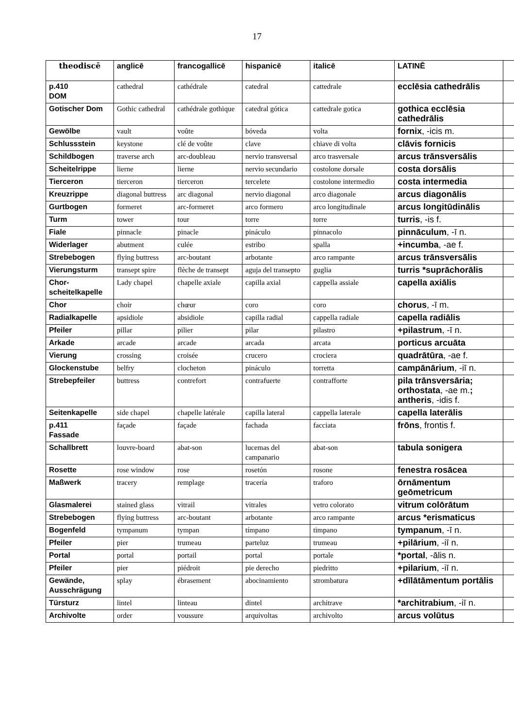17
| theodiscē | anglicē | francogallicē | hispanicē | italicē | LATINĒ | |
| --- | --- | --- | --- | --- | --- | --- |
| p.410 DOM | cathedral | cathédrale | catedral | cattedrale | ecclēsia cathedrālis | |
| Gotischer Dom | Gothic cathedral | cathédrale gothique | catedral gótica | cattedrale gotica | gothica ecclēsia cathedrālis | |
| Gewölbe | vault | voûte | bóveda | volta | fornix , -icis m. | |
| Schlussstein | keystone | clé de voûte | clave | chiave di volta | clāvis fornicis | |
| Schildbogen | traverse arch | arc-doubleau | nervio transversal | arco trasversale | arcus trānsversālis | |
| Scheitelrippe | lierne | lierne | nervio secundario | costolone dorsale | costa dorsālis | |
| Tierceron | tierceron | tierceron | tercelete | costolone intermedio | costa intermedia | |
| Kreuzrippe | diagonal buttress | arc diagonal | nervio diagonal | arco diagonale | arcus diagonālis | |
| Gurtbogen | formeret | arc-formeret | arco formero | arco longitudinale | arcus longitūdinālis | |
| Turm | tower | tour | torre | torre | turris , -is f. | |
| Fiale | pinnacle | pinacle | pináculo | pinnacolo | pinnāculum , -ī n. | |
| Widerlager | abutment | culée | estribo | spalla | +incumba , -ae f. | |
| Strebebogen | flying buttress | arc-boutant | arbotante | arco rampante | arcus trānsversālis | |
| Vierungsturm | transept spire | flèche de transept | aguja del transepto | guglia | turris *suprāchorālis | |
| Chor-scheitelkapelle | Lady chapel | chapelle axiale | capilla axial | cappella assiale | capella axiālis | |
| Chor | choir | chœur | coro | coro | chorus , -ī m. | |
| Radialkapelle | apsidiole | absidiole | capilla radial | cappella radiale | capella radiālis | |
| Pfeiler | pillar | pilier | pilar | pilastro | +pilastrum , -ī n. | |
| Arkade | arcade | arcade | arcada | arcata | porticus arcuāta | |
| Vierung | crossing | croisée | crucero | crociera | quadrātūra , -ae f. | |
| Glockenstube | belfry | clocheton | pináculo | torretta | campānārium , -iī n. | |
| Strebepfeiler | buttress | contrefort | contrafuerte | contrafforte | pila trānsversāria; orthostata , -ae m. ; antheris , -idis f. | |
| Seitenkapelle | side chapel | chapelle latérale | capilla lateral | cappella laterale | capella laterālis | |
| p.411 Fassade | façade | façade | fachada | facciata | frōns , frontis f. | |
| Schallbrett | louvre-board | abat-son | lucemas del campanario | abat-son | tabula sonigera | |
| Rosette | rose window | rose | rosetón | rosone | fenestra rosācea | |
| Maßwerk | tracery | remplage | tracería | traforo | ōrnāmentum geōmetricum | |
| Glasmalerei | stained glass | vitrail | vitrales | vetro colorato | vitrum colōrātum | |
| Strebebogen | flying buttress | arc-boutant | arbotante | arco rampante | arcus *erismaticus | |
| Bogenfeld | tympanum | tympan | tímpano | timpano | tympanum , -ī n. | |
| Pfeiler | pier | trumeau | parteluz | trumeau | +pilārium , -iī n. | |
| Portal | portal | portail | portal | portale | *portal , -ālis n. | |
| Pfeiler | pier | piédroit | pie derecho | piedritto | +pilarium , -iī n. | |
| Gewände, Ausschrägung | splay | ébrasement | abocinamiento | strombatura | +dīlātāmentum portālis | |
| Türsturz | lintel | linteau | dintel | architrave | *architrabium , -iī n. | |
| Archivolte | order | voussure | arquivoltas | archivolto | arcus volūtus | |